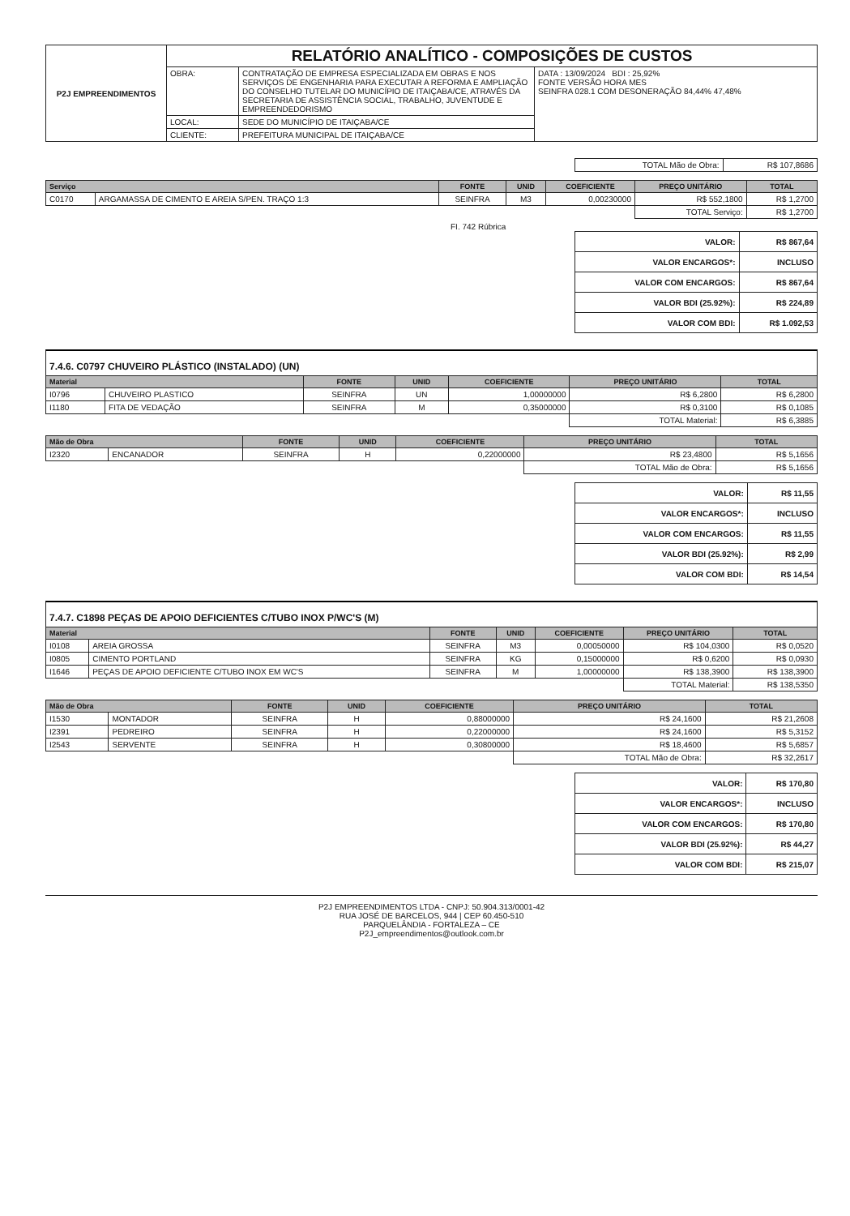| P2J EMPREENDIMENTOS | RELATÓRIO ANALÍTICO - COMPOSIÇÕES DE CUSTOS | | |
| | OBRA: | CONTRATAÇÃO DE EMPRESA ESPECIALIZADA EM OBRAS E NOS SERVIÇOS DE ENGENHARIA PARA EXECUTAR A REFORMA E AMPLIAÇÃO DO CONSELHO TUTELAR DO MUNICÍPIO DE ITAIÇABA/CE, ATRAVÉS DA SECRETARIA DE ASSISTÊNCIA SOCIAL, TRABALHO, JUVENTUDE E EMPREENDEDORISMO | DATA : 13/09/2024 BDI : 25,92% FONTE VERSÃO HORA MES SEINFRA 028.1 COM DESONERAÇÃO 84,44% 47,48% |
| | LOCAL: | SEDE DO MUNICÍPIO DE ITAIÇABA/CE | |
| | CLIENTE: | PREFEITURA MUNICIPAL DE ITAIÇABA/CE | |
| TOTAL Mão de Obra: | R$ 107,8686 |
| Serviço | | FONTE | UNID | COEFICIENTE | PREÇO UNITÁRIO | TOTAL |
| --- | --- | --- | --- | --- | --- | --- |
| C0170 | ARGAMASSA DE CIMENTO E AREIA S/PEN. TRAÇO 1:3 | SEINFRA | M3 | 0,00230000 | R$ 552,1800 | R$ 1,2700 |
| | | | | | TOTAL Serviço: | R$ 1,2700 |
FI. 742 Rúbrica
| VALOR: | R$ 867,64 |
| VALOR ENCARGOS*: | INCLUSO |
| VALOR COM ENCARGOS: | R$ 867,64 |
| VALOR BDI (25.92%): | R$ 224,89 |
| VALOR COM BDI: | R$ 1.092,53 |
7.4.6. C0797 CHUVEIRO PLÁSTICO (INSTALADO) (UN)
| Material | | FONTE | UNID | COEFICIENTE | PREÇO UNITÁRIO | TOTAL |
| --- | --- | --- | --- | --- | --- | --- |
| I0796 | CHUVEIRO PLASTICO | SEINFRA | UN | 1,00000000 | R$ 6,2800 | R$ 6,2800 |
| I1180 | FITA DE VEDAÇÃO | SEINFRA | M | 0,35000000 | R$ 0,3100 | R$ 0,1085 |
| | | | | | TOTAL Material: | R$ 6,3885 |
| Mão de Obra | | FONTE | UNID | COEFICIENTE | PREÇO UNITÁRIO | TOTAL |
| --- | --- | --- | --- | --- | --- | --- |
| I2320 | ENCANADOR | SEINFRA | H | 0,22000000 | R$ 23,4800 | R$ 5,1656 |
| | | | | | TOTAL Mão de Obra: | R$ 5,1656 |
| VALOR: | R$ 11,55 |
| VALOR ENCARGOS*: | INCLUSO |
| VALOR COM ENCARGOS: | R$ 11,55 |
| VALOR BDI (25.92%): | R$ 2,99 |
| VALOR COM BDI: | R$ 14,54 |
7.4.7. C1898 PEÇAS DE APOIO DEFICIENTES C/TUBO INOX P/WC'S (M)
| Material | | FONTE | UNID | COEFICIENTE | PREÇO UNITÁRIO | TOTAL |
| --- | --- | --- | --- | --- | --- | --- |
| I0108 | AREIA GROSSA | SEINFRA | M3 | 0,00050000 | R$ 104,0300 | R$ 0,0520 |
| I0805 | CIMENTO PORTLAND | SEINFRA | KG | 0,15000000 | R$ 0,6200 | R$ 0,0930 |
| I1646 | PEÇAS DE APOIO DEFICIENTE C/TUBO INOX EM WC'S | SEINFRA | M | 1,00000000 | R$ 138,3900 | R$ 138,3900 |
| | | | | | TOTAL Material: | R$ 138,5350 |
| Mão de Obra | | FONTE | UNID | COEFICIENTE | PREÇO UNITÁRIO | TOTAL |
| --- | --- | --- | --- | --- | --- | --- |
| I1530 | MONTADOR | SEINFRA | H | 0,88000000 | R$ 24,1600 | R$ 21,2608 |
| I2391 | PEDREIRO | SEINFRA | H | 0,22000000 | R$ 24,1600 | R$ 5,3152 |
| I2543 | SERVENTE | SEINFRA | H | 0,30800000 | R$ 18,4600 | R$ 5,6857 |
| | | | | | TOTAL Mão de Obra: | R$ 32,2617 |
| VALOR: | R$ 170,80 |
| VALOR ENCARGOS*: | INCLUSO |
| VALOR COM ENCARGOS: | R$ 170,80 |
| VALOR BDI (25.92%): | R$ 44,27 |
| VALOR COM BDI: | R$ 215,07 |
P2J EMPREENDIMENTOS LTDA - CNPJ: 50.904.313/0001-42
RUA JOSÉ DE BARCELOS, 944 | CEP 60.450-510
PARQUELÂNDIA - FORTALEZA – CE
P2J_empreendimentos@outlook.com.br